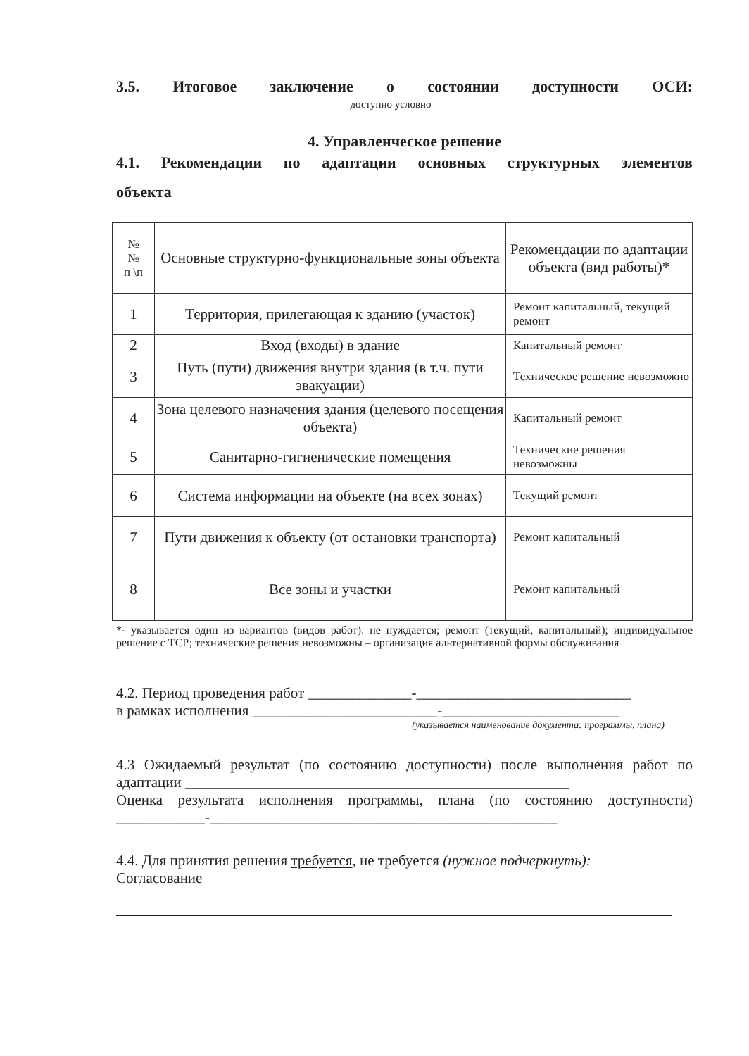3.5. Итоговое заключение о состоянии доступности ОСИ:
доступно условно
4. Управленческое решение
4.1. Рекомендации по адаптации основных структурных элементов
объекта
| № № п \п | Основные структурно-функциональные зоны объекта | Рекомендации по адаптации объекта (вид работы)* |
| --- | --- | --- |
| 1 | Территория, прилегающая к зданию (участок) | Ремонт капитальный, текущий ремонт |
| 2 | Вход (входы) в здание | Капитальный ремонт |
| 3 | Путь (пути) движения внутри здания (в т.ч. пути эвакуации) | Техническое решение невозможно |
| 4 | Зона целевого назначения здания (целевого посещения объекта) | Капитальный ремонт |
| 5 | Санитарно-гигиенические помещения | Технические решения невозможны |
| 6 | Система информации на объекте (на всех зонах) | Текущий ремонт |
| 7 | Пути движения к объекту (от остановки транспорта) | Ремонт капитальный |
| 8 | Все зоны и участки | Ремонт капитальный |
*- указывается один из вариантов (видов работ): не нуждается; ремонт (текущий, капитальный); индивидуальное решение с ТСР; технические решения невозможны – организация альтернативной формы обслуживания
4.2. Период проведения работ ______________-_____________________________
в рамках исполнения _________________________-________________________
(указывается наименование документа: программы, плана)
4.3 Ожидаемый результат (по состоянию доступности) после выполнения работ по адаптации ____________________________________________________
Оценка результата исполнения программы, плана (по состоянию доступности) ____________-_______________________________________________
4.4. Для принятия решения требуется, не требуется (нужное подчеркнуть):
Согласование